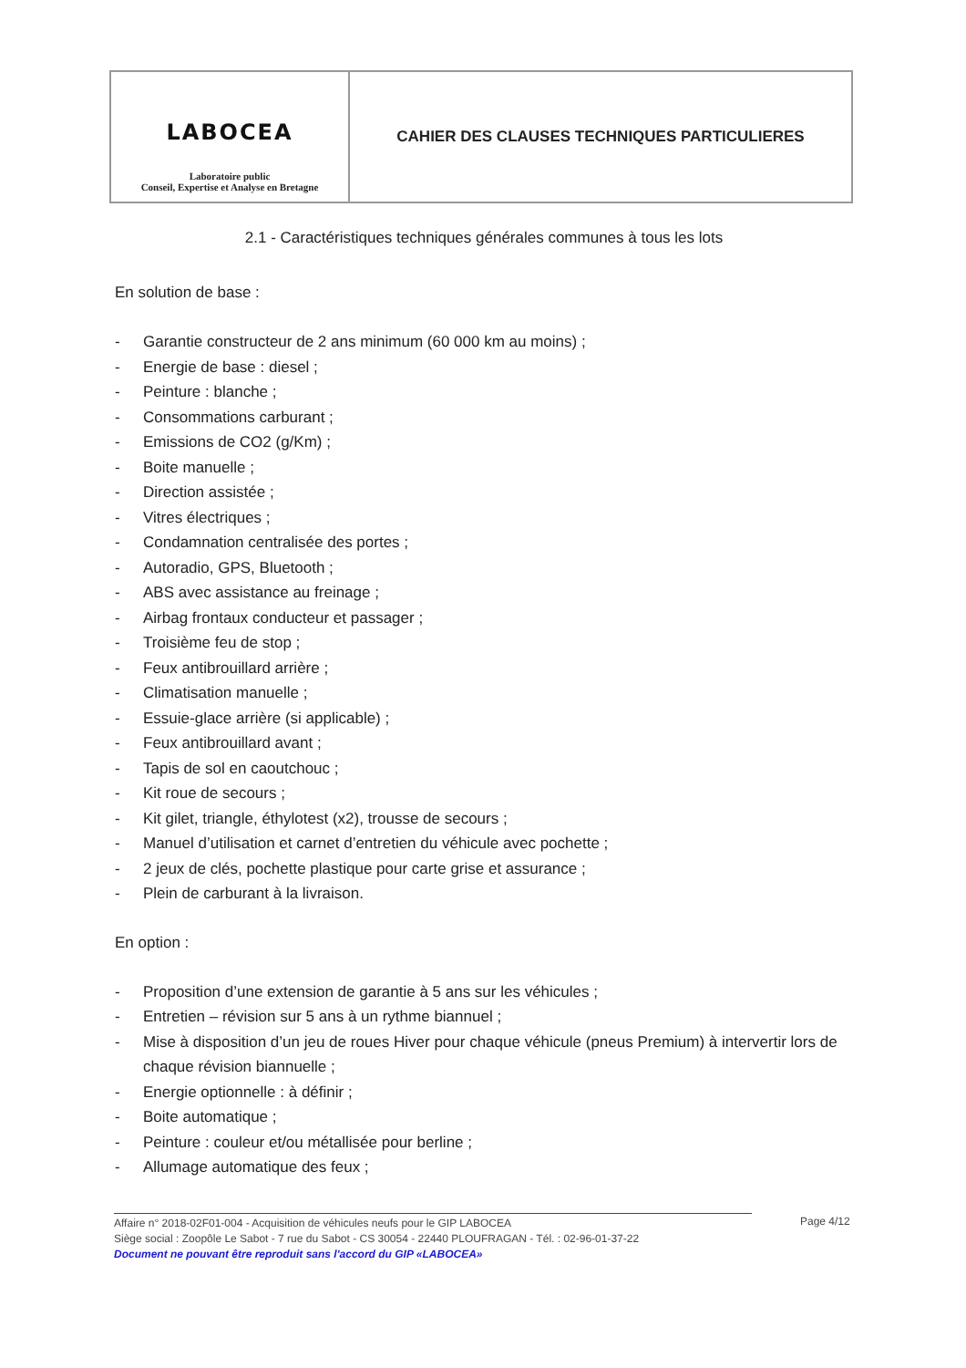| LABOCEA Laboratoire public Conseil, Expertise et Analyse en Bretagne | CAHIER DES CLAUSES TECHNIQUES PARTICULIERES |
2.1 - Caractéristiques techniques générales communes à tous les lots
En solution de base :
- Garantie constructeur de 2 ans minimum (60 000 km au moins) ;
- Energie de base : diesel ;
- Peinture : blanche ;
- Consommations carburant ;
- Emissions de CO2 (g/Km) ;
- Boite manuelle ;
- Direction assistée ;
- Vitres électriques ;
- Condamnation centralisée des portes ;
- Autoradio, GPS, Bluetooth ;
- ABS avec assistance au freinage ;
- Airbag frontaux conducteur et passager ;
- Troisième feu de stop ;
- Feux antibrouillard arrière ;
- Climatisation manuelle ;
- Essuie-glace arrière (si applicable) ;
- Feux antibrouillard avant ;
- Tapis de sol en caoutchouc ;
- Kit roue de secours ;
- Kit gilet, triangle, éthylotest (x2), trousse de secours ;
- Manuel d’utilisation et carnet d’entretien du véhicule avec pochette ;
- 2 jeux de clés, pochette plastique pour carte grise et assurance ;
- Plein de carburant à la livraison.
En option :
- Proposition d’une extension de garantie à 5 ans sur les véhicules ;
- Entretien – révision sur 5 ans à un rythme biannuel ;
- Mise à disposition d’un jeu de roues Hiver pour chaque véhicule (pneus Premium) à intervertir lors de chaque révision biannuelle ;
- Energie optionnelle : à définir ;
- Boite automatique ;
- Peinture : couleur et/ou métallisée pour berline ;
- Allumage automatique des feux ;
Affaire n° 2018-02F01-004 - Acquisition de véhicules neufs pour le GIP LABOCEA
Siège social : Zoopôle Le Sabot - 7 rue du Sabot - CS 30054 - 22440 PLOUFRAGAN - Tél. : 02-96-01-37-22
Document ne pouvant être reproduit sans l'accord du GIP «LABOCEA»
Page 4/12